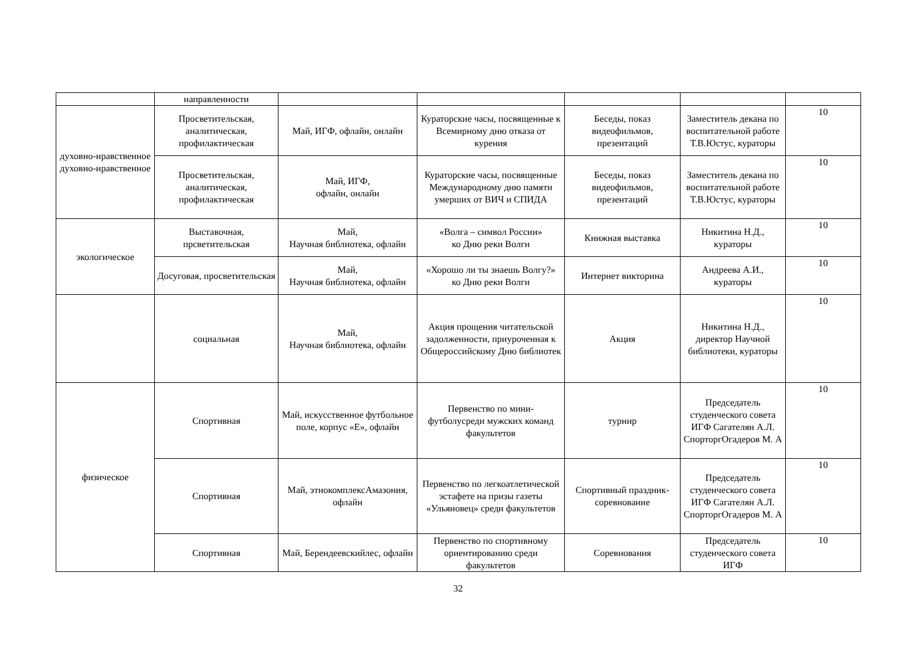| | направленности | | | | | |
| духовно-нравственное духовно-нравственное | Просветительская, аналитическая, профилактическая | Май, ИГФ, офлайн, онлайн | Кураторские часы, посвященные к Всемирному дню отказа от курения | Беседы, показ видеофильмов, презентаций | Заместитель декана по воспитательной работе Т.В.Юстус, кураторы | 10 |
| | Просветительская, аналитическая, профилактическая | Май, ИГФ, офлайн, онлайн | Кураторские часы, посвященные Международному дню памяти умерших от ВИЧ и СПИДА | Беседы, показ видеофильмов, презентаций | Заместитель декана по воспитательной работе Т.В.Юстус, кураторы | 10 |
| экологическое | Выставочная, прсветительская | Май, Научная библиотека, офлайн | «Волга – символ России» ко Дню реки Волги | Книжная выставка | Никитина Н.Д., кураторы | 10 |
| | Досуговая, просветительская | Май, Научная библиотека, офлайн | «Хорошо ли ты знаешь Волгу?» ко Дню реки Волги | Интернет викторина | Андреева А.И., кураторы | 10 |
| | социальная | Май, Научная библиотека, офлайн | Акция прощения читательской задолженности, приуроченная к Общероссийскому Дню библиотек | Акция | Никитина Н.Д., директор Научной библиотеки, кураторы | 10 |
| физическое | Спортивная | Май, искусственное футбольное поле, корпус «Е», офлайн | Первенство по мини-футболусреди мужских команд факультетов | турнир | Председатель студенческого совета ИГФ Сагателян А.Л. СпорторгОгадеров М. А | 10 |
| | Спортивная | Май, этнокомплексАмазония, офлайн | Первенство по легкоатлетической эстафете на призы газеты «Ульяновец» среди факультетов | Спортивный праздник-соревнование | Председатель студенческого совета ИГФ Сагателян А.Л. СпорторгОгадеров М. А | 10 |
| | Спортивная | Май, Берендеевскийлес, офлайн | Первенство по спортивному ориентированию среди факультетов | Соревнования | Председатель студенческого совета ИГФ | 10 |
32